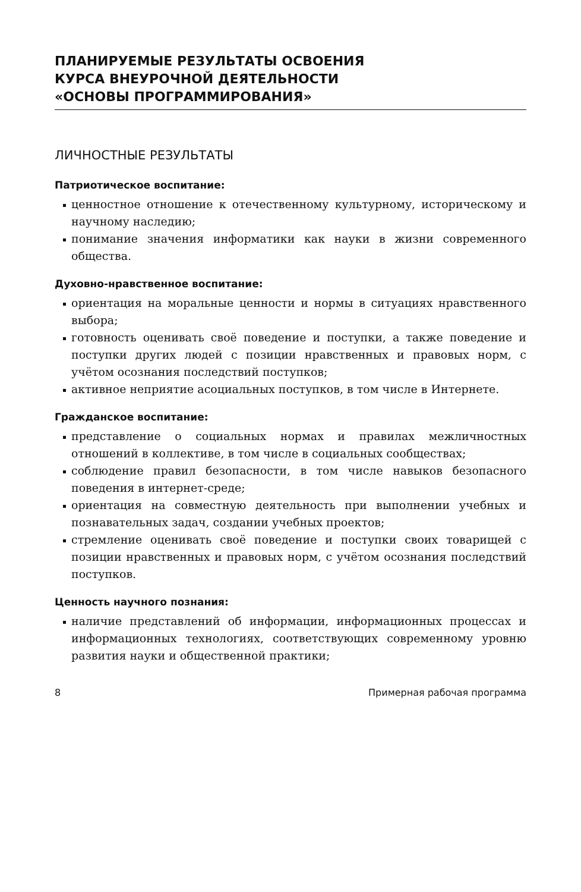ПЛАНИРУЕМЫЕ РЕЗУЛЬТАТЫ ОСВОЕНИЯ
КУРСА ВНЕУРОЧНОЙ ДЕЯТЕЛЬНОСТИ
«ОСНОВЫ ПРОГРАММИРОВАНИЯ»
ЛИЧНОСТНЫЕ РЕЗУЛЬТАТЫ
Патриотическое воспитание:
ценностное отношение к отечественному культурному, историческому и научному наследию;
понимание значения информатики как науки в жизни современного общества.
Духовно-нравственное воспитание:
ориентация на моральные ценности и нормы в ситуациях нравственного выбора;
готовность оценивать своё поведение и поступки, а также поведение и поступки других людей с позиции нравственных и правовых норм, с учётом осознания последствий поступков;
активное неприятие асоциальных поступков, в том числе в Интернете.
Гражданское воспитание:
представление о социальных нормах и правилах межличностных отношений в коллективе, в том числе в социальных сообществах;
соблюдение правил безопасности, в том числе навыков безопасного поведения в интернет-среде;
ориентация на совместную деятельность при выполнении учебных и познавательных задач, создании учебных проектов;
стремление оценивать своё поведение и поступки своих товарищей с позиции нравственных и правовых норм, с учётом осознания последствий поступков.
Ценность научного познания:
наличие представлений об информации, информационных процессах и информационных технологиях, соответствующих современному уровню развития науки и общественной практики;
8 Примерная рабочая программа